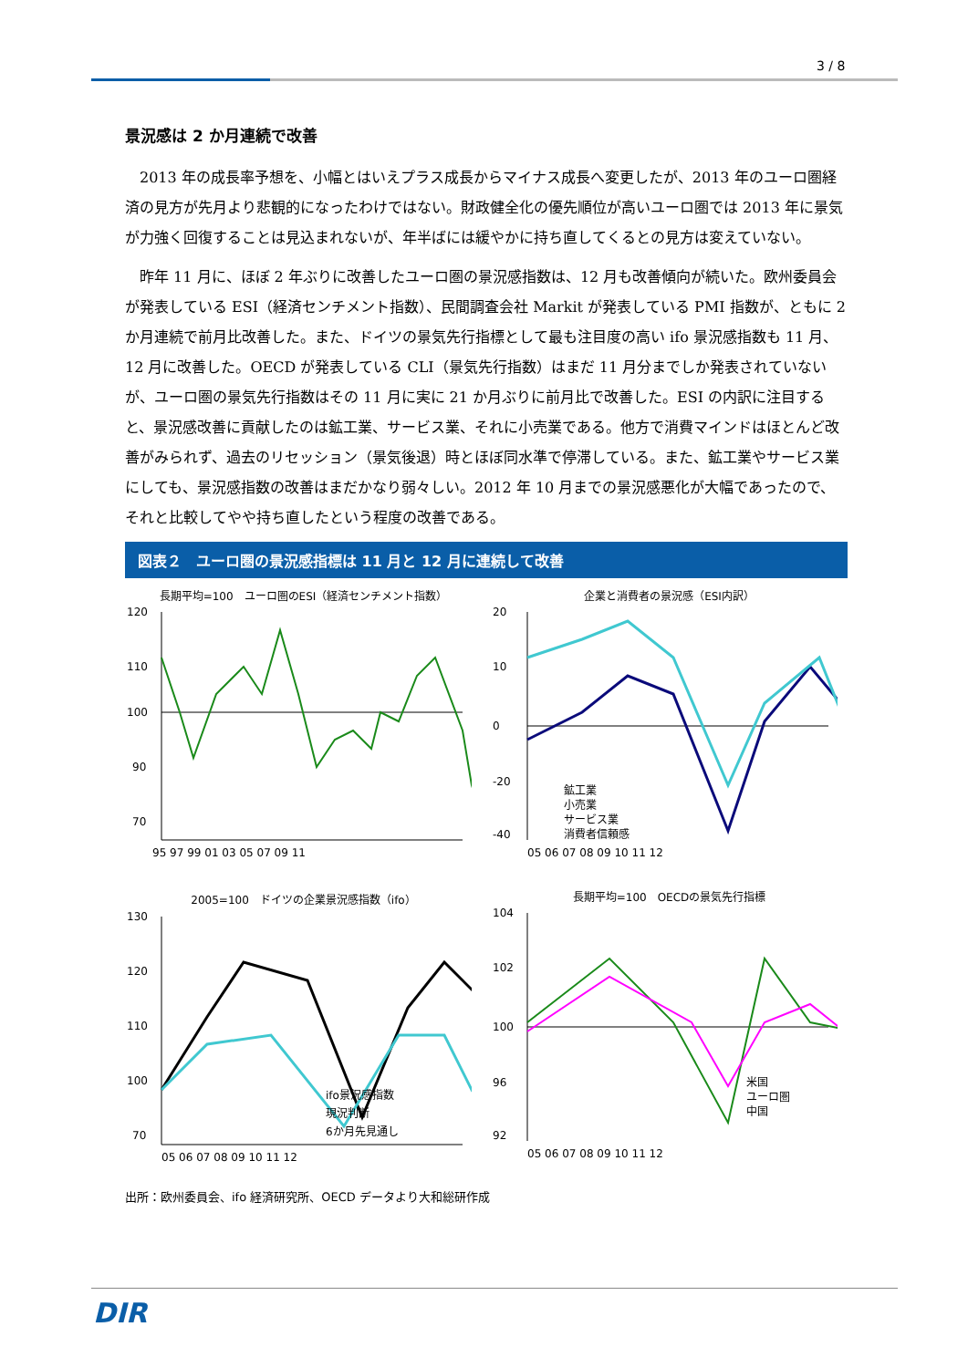3 / 8
景況感は 2 か月連続で改善
2013 年の成長率予想を、小幅とはいえプラス成長からマイナス成長へ変更したが、2013 年のユーロ圏経済の見方が先月より悲観的になったわけではない。財政健全化の優先順位が高いユーロ圏では 2013 年に景気が力強く回復することは見込まれないが、年半ばには緩やかに持ち直してくるとの見方は変えていない。
昨年 11 月に、ほぼ 2 年ぶりに改善したユーロ圏の景況感指数は、12 月も改善傾向が続いた。欧州委員会が発表している ESI（経済センチメント指数）、民間調査会社 Markit が発表している PMI 指数が、ともに 2 か月連続で前月比改善した。また、ドイツの景気先行指標として最も注目度の高い ifo 景況感指数も 11 月、12 月に改善した。OECD が発表している CLI（景気先行指数）はまだ 11 月分までしか発表されていないが、ユーロ圏の景気先行指数はその 11 月に実に 21 か月ぶりに前月比で改善した。ESI の内訳に注目すると、景況感改善に貢献したのは鉱工業、サービス業、それに小売業である。他方で消費マインドはほとんど改善がみられず、過去のリセッション（景気後退）時とほぼ同水準で停滞している。また、鉱工業やサービス業にしても、景況感指数の改善はまだかなり弱々しい。2012 年 10 月までの景況感悪化が大幅であったので、それと比較してやや持ち直したという程度の改善である。
図表２　ユーロ圏の景況感指標は 11 月と 12 月に連続して改善
長期平均=100　ユーロ圏のESI（経済センチメント指数）
120
110
100
90
70
95 97 99 01 03 05 07 09 11
企業と消費者の景況感（ESI内訳）
20
10
0
-20
-40
05 06 07 08 09 10 11 12
鉱工業
小売業
サービス業
消費者信頼感
2005=100　ドイツの企業景況感指数（ifo）
130
120
110
100
70
05 06 07 08 09 10 11 12
ifo景況感指数
現況判断
6か月先見通し
長期平均=100　OECDの景気先行指標
104
102
100
96
92
05 06 07 08 09 10 11 12
米国
ユーロ圏
中国
出所：欧州委員会、ifo 経済研究所、OECD データより大和総研作成
DIR